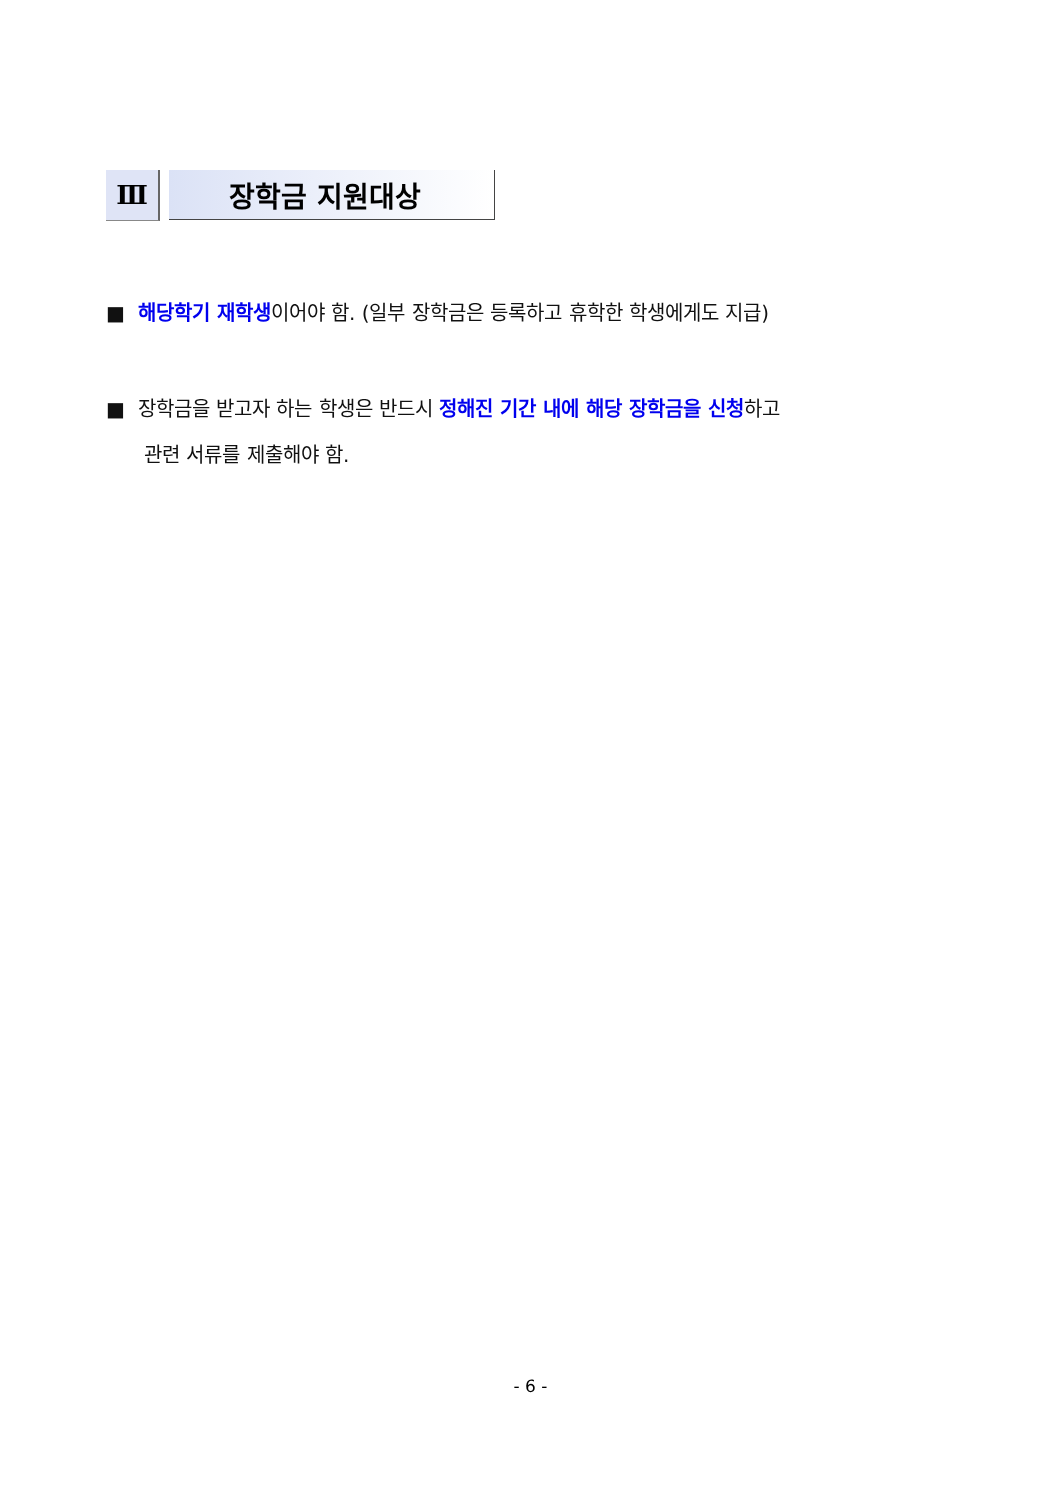Ⅲ 장학금 지원대상
■ 해당학기 재학생이어야 함. (일부 장학금은 등록하고 휴학한 학생에게도 지급)
■ 장학금을 받고자 하는 학생은 반드시 정해진 기간 내에 해당 장학금을 신청하고
관련 서류를 제출해야 함.
- 6 -